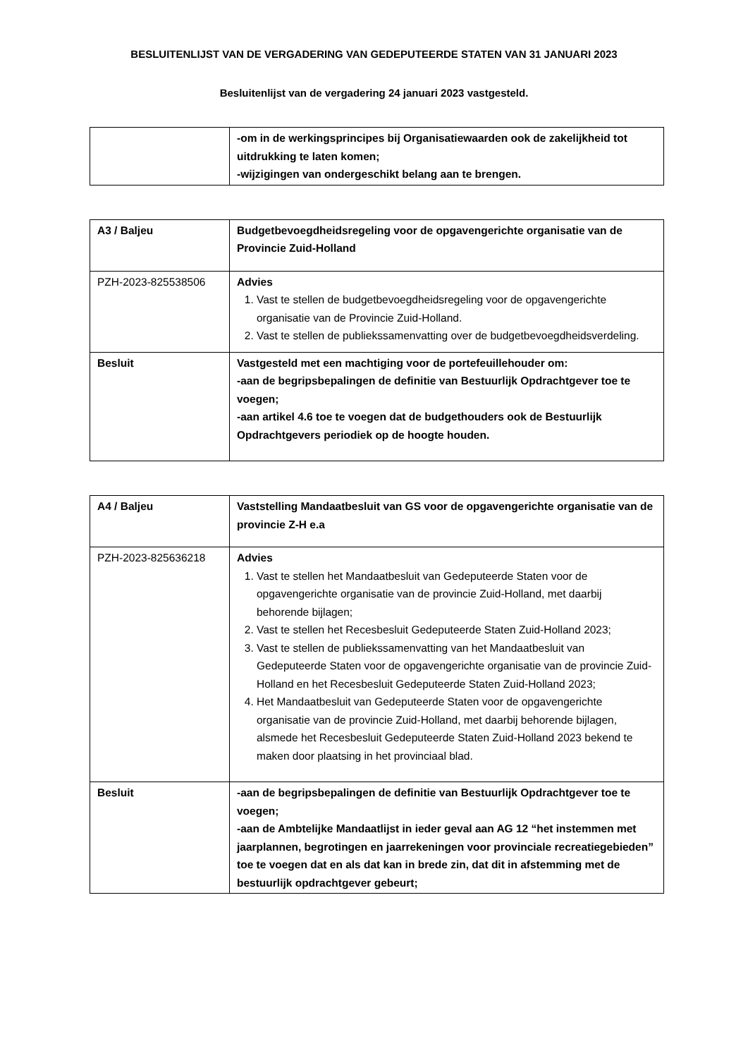BESLUITENLIJST VAN DE VERGADERING VAN GEDEPUTEERDE STATEN VAN 31 JANUARI 2023
Besluitenlijst van de vergadering 24 januari 2023 vastgesteld.
| | -om in de werkingsprincipes bij Organisatiewaarden ook de zakelijkheid tot uitdrukking te laten komen; -wijzigingen van ondergeschikt belang aan te brengen. |
| A3 / Baljeu | Budgetbevoegdheidsregeling voor de opgavengerichte organisatie van de Provincie Zuid-Holland |
| PZH-2023-825538506 | Advies 1. Vast te stellen de budgetbevoegdheidsregeling voor de opgavengerichte organisatie van de Provincie Zuid-Holland. 2. Vast te stellen de publiekssamenvatting over de budgetbevoegdheidsverdeling. |
| Besluit | Vastgesteld met een machtiging voor de portefeuillehouder om: -aan de begripsbepalingen de definitie van Bestuurlijk Opdrachtgever toe te voegen; -aan artikel 4.6 toe te voegen dat de budgethouders ook de Bestuurlijk Opdrachtgevers periodiek op de hoogte houden. |
| A4 / Baljeu | Vaststelling Mandaatbesluit van GS voor de opgavengerichte organisatie van de provincie Z-H e.a |
| PZH-2023-825636218 | Advies 1. Vast te stellen het Mandaatbesluit van Gedeputeerde Staten voor de opgavengerichte organisatie van de provincie Zuid-Holland, met daarbij behorende bijlagen; 2. Vast te stellen het Recesbesluit Gedeputeerde Staten Zuid-Holland 2023; 3. Vast te stellen de publiekssamenvatting van het Mandaatbesluit van Gedeputeerde Staten voor de opgavengerichte organisatie van de provincie Zuid-Holland en het Recesbesluit Gedeputeerde Staten Zuid-Holland 2023; 4. Het Mandaatbesluit van Gedeputeerde Staten voor de opgavengerichte organisatie van de provincie Zuid-Holland, met daarbij behorende bijlagen, alsmede het Recesbesluit Gedeputeerde Staten Zuid-Holland 2023 bekend te maken door plaatsing in het provinciaal blad. |
| Besluit | -aan de begripsbepalingen de definitie van Bestuurlijk Opdrachtgever toe te voegen; -aan de Ambtelijke Mandaatlijst in ieder geval aan AG 12 “het instemmen met jaarplannen, begrotingen en jaarrekeningen voor provinciale recreatiegebieden” toe te voegen dat en als dat kan in brede zin, dat dit in afstemming met de bestuurlijk opdrachtgever gebeurt; |